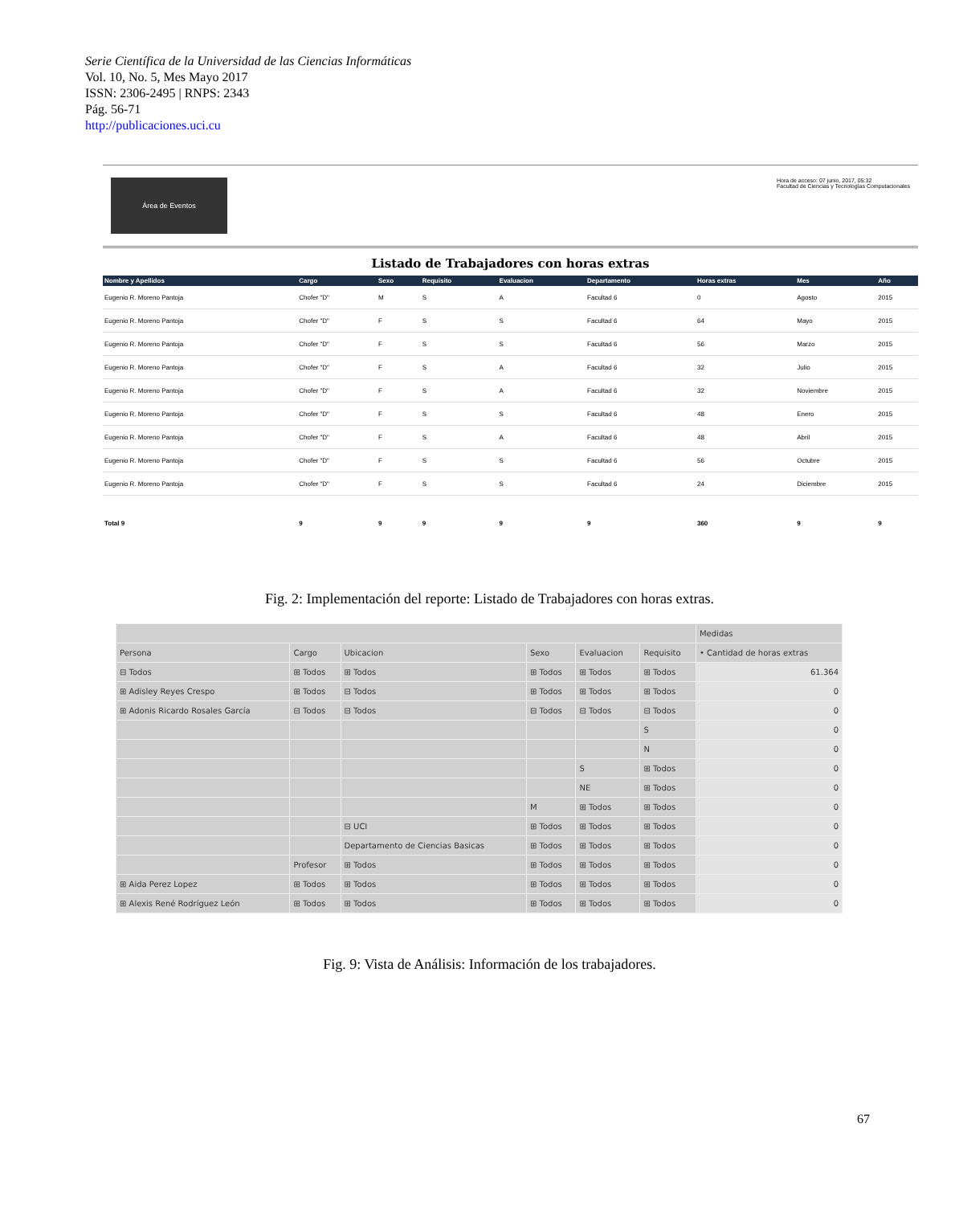Serie Científica de la Universidad de las Ciencias Informáticas
Vol. 10, No. 5, Mes Mayo 2017
ISSN: 2306-2495 | RNPS: 2343
Pág. 56-71
http://publicaciones.uci.cu
Área de Eventos
Hora de acceso: 07 junio, 2017, 05:32
Facultad de Ciencias y Tecnologías Computacionales
Listado de Trabajadores con horas extras
| Nombre y Apellidos | Cargo | Sexo | Requisito | Evaluacion | Departamento | Horas extras | Mes | Año |
| --- | --- | --- | --- | --- | --- | --- | --- | --- |
| Eugenio R. Moreno Pantoja | Chofer "D" | M | S | A | Facultad 6 | 0 | Agosto | 2015 |
| Eugenio R. Moreno Pantoja | Chofer "D" | F | S | S | Facultad 6 | 64 | Mayo | 2015 |
| Eugenio R. Moreno Pantoja | Chofer "D" | F | S | S | Facultad 6 | 56 | Marzo | 2015 |
| Eugenio R. Moreno Pantoja | Chofer "D" | F | S | A | Facultad 6 | 32 | Julio | 2015 |
| Eugenio R. Moreno Pantoja | Chofer "D" | F | S | A | Facultad 6 | 32 | Noviembre | 2015 |
| Eugenio R. Moreno Pantoja | Chofer "D" | F | S | S | Facultad 6 | 48 | Enero | 2015 |
| Eugenio R. Moreno Pantoja | Chofer "D" | F | S | A | Facultad 6 | 48 | Abril | 2015 |
| Eugenio R. Moreno Pantoja | Chofer "D" | F | S | S | Facultad 6 | 56 | Octubre | 2015 |
| Eugenio R. Moreno Pantoja | Chofer "D" | F | S | S | Facultad 6 | 24 | Diciembre | 2015 |
| Total 9 | 9 | 9 | 9 | 9 | 9 | 360 | 9 | 9 |
Fig. 2: Implementación del reporte: Listado de Trabajadores con horas extras.
| | | | | | | Medidas |
| --- | --- | --- | --- | --- | --- | --- |
| Persona | Cargo | Ubicacion | Sexo | Evaluacion | Requisito | • Cantidad de horas extras |
| ⊟ Todos | ⊞ Todos | ⊞ Todos | ⊞ Todos | ⊞ Todos | ⊞ Todos | 61.364 |
| ⊞ Adisley Reyes Crespo | ⊞ Todos | ⊟ Todos | ⊞ Todos | ⊞ Todos | ⊞ Todos | 0 |
| ⊞ Adonis Ricardo Rosales García | ⊟ Todos | ⊟ Todos | ⊟ Todos | ⊟ Todos | ⊟ Todos | 0 |
| | | | | | S | 0 |
| | | | | | N | 0 |
| | | | | S | ⊞ Todos | 0 |
| | | | | NE | ⊞ Todos | 0 |
| | | | M | ⊞ Todos | ⊞ Todos | 0 |
| | | ⊟ UCI | ⊞ Todos | ⊞ Todos | ⊞ Todos | 0 |
| | | Departamento de Ciencias Basicas | ⊞ Todos | ⊞ Todos | ⊞ Todos | 0 |
| | Profesor | ⊞ Todos | ⊞ Todos | ⊞ Todos | ⊞ Todos | 0 |
| ⊞ Aida Perez Lopez | ⊞ Todos | ⊞ Todos | ⊞ Todos | ⊞ Todos | ⊞ Todos | 0 |
| ⊞ Alexis René Rodríguez León | ⊞ Todos | ⊞ Todos | ⊞ Todos | ⊞ Todos | ⊞ Todos | 0 |
Fig. 9: Vista de Análisis: Información de los trabajadores.
67